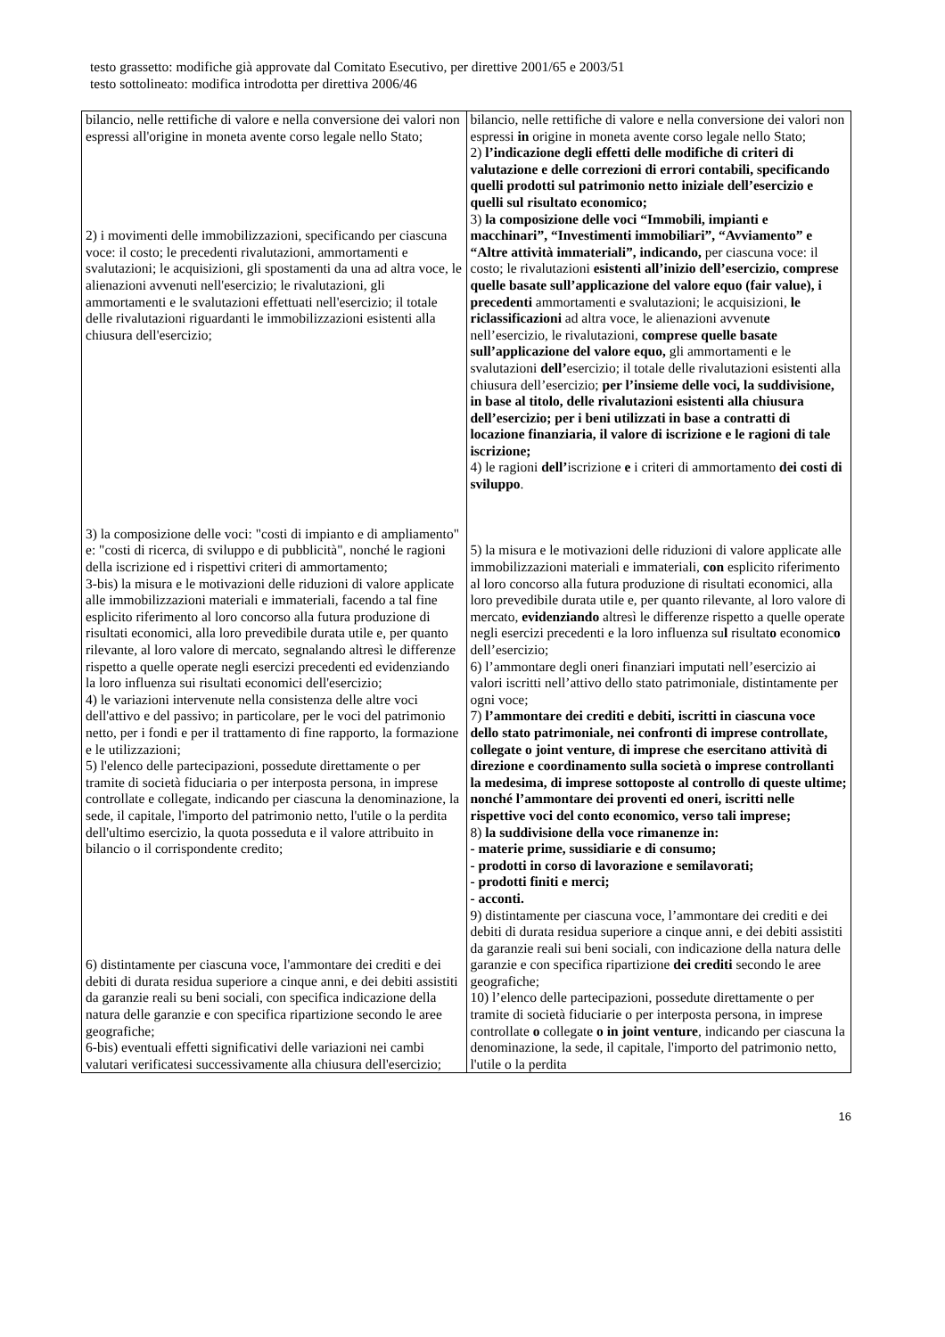testo grassetto: modifiche già approvate dal Comitato Esecutivo, per direttive 2001/65 e 2003/51
testo sottolineato: modifica introdotta per direttiva 2006/46
| bilancio, nelle rettifiche di valore e nella conversione dei valori non espressi all'origine in moneta avente corso legale nello Stato; 2) i movimenti delle immobilizzazioni, specificando per ciascuna voce: il costo; le precedenti rivalutazioni, ammortamenti e svalutazioni; le acquisizioni, gli spostamenti da una ad altra voce, le alienazioni avvenuti nell'esercizio; le rivalutazioni, gli ammortamenti e le svalutazioni effettuati nell'esercizio; il totale delle rivalutazioni riguardanti le immobilizzazioni esistenti alla chiusura dell'esercizio; 3) la composizione delle voci: "costi di impianto e di ampliamento" e: "costi di ricerca, di sviluppo e di pubblicità", nonché le ragioni della iscrizione ed i rispettivi criteri di ammortamento; 3-bis) la misura e le motivazioni delle riduzioni di valore applicate alle immobilizzazioni materiali e immateriali, facendo a tal fine esplicito riferimento al loro concorso alla futura produzione di risultati economici, alla loro prevedibile durata utile e, per quanto rilevante, al loro valore di mercato, segnalando altresì le differenze rispetto a quelle operate negli esercizi precedenti ed evidenziando la loro influenza sui risultati economici dell'esercizio; 4) le variazioni intervenute nella consistenza delle altre voci dell'attivo e del passivo; in particolare, per le voci del patrimonio netto, per i fondi e per il trattamento di fine rapporto, la formazione e le utilizzazioni; 5) l'elenco delle partecipazioni, possedute direttamente o per tramite di società fiduciaria o per interposta persona, in imprese controllate e collegate, indicando per ciascuna la denominazione, la sede, il capitale, l'importo del patrimonio netto, l'utile o la perdita dell'ultimo esercizio, la quota posseduta e il valore attribuito in bilancio o il corrispondente credito; 6) distintamente per ciascuna voce, l'ammontare dei crediti e dei debiti di durata residua superiore a cinque anni, e dei debiti assistiti da garanzie reali su beni sociali, con specifica indicazione della natura delle garanzie e con specifica ripartizione secondo le aree geografiche; 6-bis) eventuali effetti significativi delle variazioni nei cambi valutari verificatesi successivamente alla chiusura dell'esercizio; | bilancio, nelle rettifiche di valore e nella conversione dei valori non espressi in origine in moneta avente corso legale nello Stato; 2) l’indicazione degli effetti delle modifiche di criteri di valutazione e delle correzioni di errori contabili, specificando quelli prodotti sul patrimonio netto iniziale dell’esercizio e quelli sul risultato economico; 3) la composizione delle voci “Immobili, impianti e macchinari”, “Investimenti immobiliari”, “Avviamento” e “Altre attività immateriali”, indicando, per ciascuna voce: il costo; le rivalutazioni esistenti all’inizio dell’esercizio, comprese quelle basate sull’applicazione del valore equo (fair value), i precedenti ammortamenti e svalutazioni; le acquisizioni, le riclassificazioni ad altra voce, le alienazioni avvenut e nell’esercizio, le rivalutazioni, comprese quelle basate sull’applicazione del valore equo, gli ammortamenti e le svalutazioni dell’ esercizio; il totale delle rivalutazioni esistenti alla chiusura dell’esercizio; per l’insieme delle voci, la suddivisione, in base al titolo, delle rivalutazioni esistenti alla chiusura dell’esercizio; per i beni utilizzati in base a contratti di locazione finanziaria, il valore di iscrizione e le ragioni di tale iscrizione; 4) le ragioni dell’ iscrizione e i criteri di ammortamento dei costi di sviluppo . 5) la misura e le motivazioni delle riduzioni di valore applicate alle immobilizzazioni materiali e immateriali, con esplicito riferimento al loro concorso alla futura produzione di risultati economici, alla loro prevedibile durata utile e, per quanto rilevante, al loro valore di mercato, evidenziando altresì le differenze rispetto a quelle operate negli esercizi precedenti e la loro influenza su l risultat o economic o dell’esercizio; 6) l’ammontare degli oneri finanziari imputati nell’esercizio ai valori iscritti nell’attivo dello stato patrimoniale, distintamente per ogni voce; 7) l’ammontare dei crediti e debiti, iscritti in ciascuna voce dello stato patrimoniale, nei confronti di imprese controllate, collegate o joint venture, di imprese che esercitano attività di direzione e coordinamento sulla società o imprese controllanti la medesima, di imprese sottoposte al controllo di queste ultime; nonché l’ammontare dei proventi ed oneri, iscritti nelle rispettive voci del conto economico, verso tali imprese; 8) la suddivisione della voce rimanenze in: - materie prime, sussidiarie e di consumo; - prodotti in corso di lavorazione e semilavorati; - prodotti finiti e merci; - acconti. 9) distintamente per ciascuna voce, l’ammontare dei crediti e dei debiti di durata residua superiore a cinque anni, e dei debiti assistiti da garanzie reali sui beni sociali, con indicazione della natura delle garanzie e con specifica ripartizione dei crediti secondo le aree geografiche; 10) l’elenco delle partecipazioni, possedute direttamente o per tramite di società fiduciarie o per interposta persona, in imprese controllate o collegate o in joint venture , indicando per ciascuna la denominazione, la sede, il capitale, l'importo del patrimonio netto, l'utile o la perdita |
16